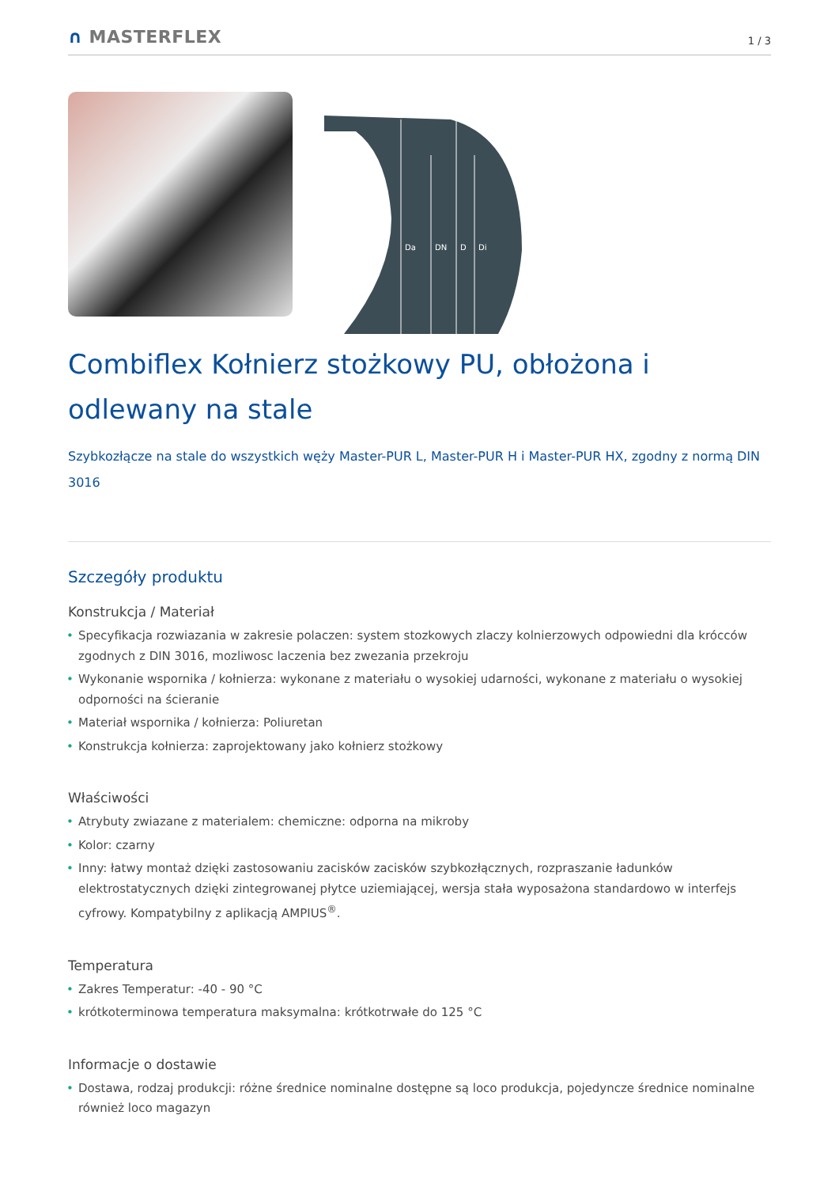∩ MASTERFLEX
1 / 3
Da
DN
D
Di
Combiflex Kołnierz stożkowy PU, obłożona i odlewany na stale
Szybkozłącze na stale do wszystkich węży Master-PUR L, Master-PUR H i Master-PUR HX, zgodny z normą DIN 3016
Szczegóły produktu
Konstrukcja / Materiał
• Specyfikacja rozwiazania w zakresie polaczen: system stozkowych zlaczy kolnierzowych odpowiedni dla krócców zgodnych z DIN 3016, mozliwosc laczenia bez zwezania przekroju
• Wykonanie wspornika / kołnierza: wykonane z materiału o wysokiej udarności, wykonane z materiału o wysokiej odporności na ścieranie
• Materiał wspornika / kołnierza: Poliuretan
• Konstrukcja kołnierza: zaprojektowany jako kołnierz stożkowy
Właściwości
• Atrybuty zwiazane z materialem: chemiczne: odporna na mikroby
• Kolor: czarny
• Inny: łatwy montaż dzięki zastosowaniu zacisków zacisków szybkozłącznych, rozpraszanie ładunków elektrostatycznych dzięki zintegrowanej płytce uziemiającej, wersja stała wyposażona standardowo w interfejs cyfrowy. Kompatybilny z aplikacją AMPIUS<sup>®</sup>.
Temperatura
• Zakres Temperatur: -40 - 90 °C
• krótkoterminowa temperatura maksymalna: krótkotrwałe do 125 °C
Informacje o dostawie
• Dostawa, rodzaj produkcji: różne średnice nominalne dostępne są loco produkcja, pojedyncze średnice nominalne również loco magazyn